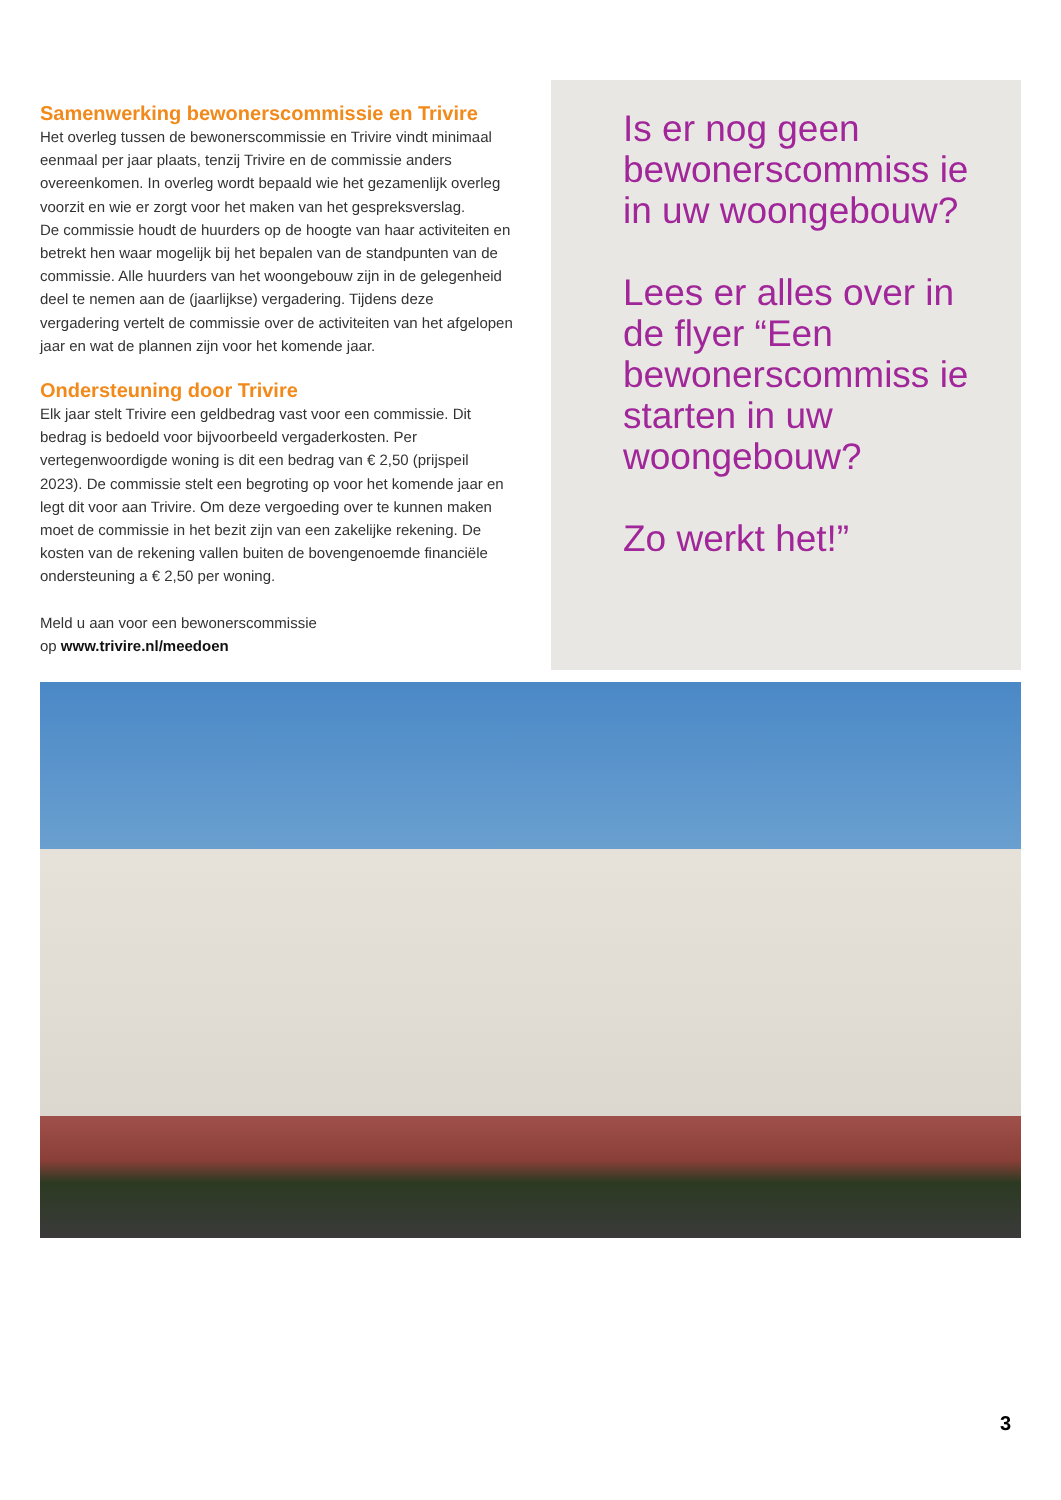Samenwerking bewonerscommissie en Trivire
Het overleg tussen de bewonerscommissie en Trivire vindt minimaal eenmaal per jaar plaats, tenzij Trivire en de commissie anders overeenkomen. In overleg wordt bepaald wie het gezamenlijk overleg voorzit en wie er zorgt voor het maken van het gespreksverslag.
De commissie houdt de huurders op de hoogte van haar activiteiten en betrekt hen waar mogelijk bij het bepalen van de standpunten van de commissie. Alle huurders van het woongebouw zijn in de gelegenheid deel te nemen aan de (jaarlijkse) vergadering. Tijdens deze vergadering vertelt de commissie over de activiteiten van het afgelopen jaar en wat de plannen zijn voor het komende jaar.
Ondersteuning door Trivire
Elk jaar stelt Trivire een geldbedrag vast voor een commissie. Dit bedrag is bedoeld voor bijvoorbeeld vergaderkosten. Per vertegenwoordigde woning is dit een bedrag van € 2,50 (prijspeil 2023). De commissie stelt een begroting op voor het komende jaar en legt dit voor aan Trivire. Om deze vergoeding over te kunnen maken moet de commissie in het bezit zijn van een zakelijke rekening. De kosten van de rekening vallen buiten de bovengenoemde financiële ondersteuning a € 2,50 per woning.
Meld u aan voor een bewonerscommissie
op www.trivire.nl/meedoen
Is er nog geen bewonerscommiss ie in uw woongebouw?
Lees er alles over in de flyer “Een bewonerscommiss ie starten in uw woongebouw?
Zo werkt het!”
3